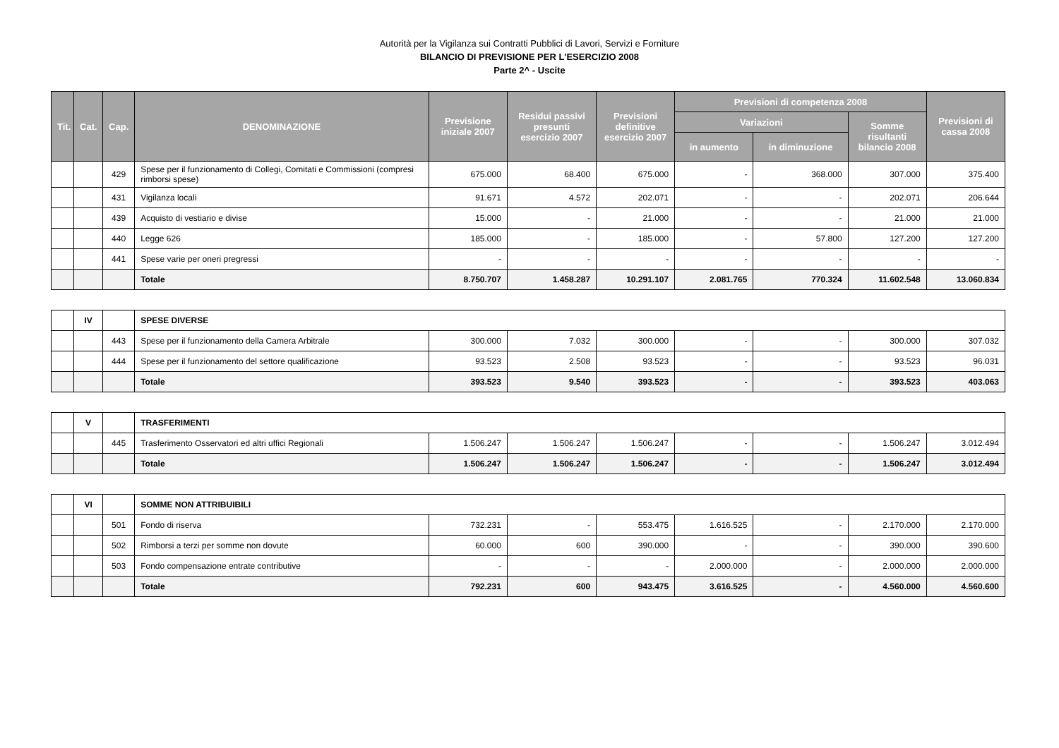Autorità per la Vigilanza sui Contratti Pubblici di Lavori, Servizi e Forniture
BILANCIO DI PREVISIONE PER L'ESERCIZIO 2008
Parte 2^ - Uscite
| Tit. | Cat. | Cap. | DENOMINAZIONE | Previsione iniziale 2007 | Residui passivi presunti esercizio 2007 | Previsioni definitive esercizio 2007 | Previsioni di competenza 2008 | | | Previsioni di cassa 2008 |
| --- | --- | --- | --- | --- | --- | --- | --- | --- | --- | --- |
| | | | | | | | Variazioni | | Somme risultanti bilancio 2008 | |
| | | | | | | | in aumento | in diminuzione | | |
| | | 429 | Spese per il funzionamento di Collegi, Comitati e Commissioni (compresi rimborsi spese) | 675.000 | 68.400 | 675.000 | - | 368.000 | 307.000 | 375.400 |
| | | 431 | Vigilanza locali | 91.671 | 4.572 | 202.071 | - | - | 202.071 | 206.644 |
| | | 439 | Acquisto di vestiario e divise | 15.000 | - | 21.000 | - | - | 21.000 | 21.000 |
| | | 440 | Legge 626 | 185.000 | - | 185.000 | - | 57.800 | 127.200 | 127.200 |
| | | 441 | Spese varie per oneri pregressi | - | - | - | - | - | - | - |
| | | | Totale | 8.750.707 | 1.458.287 | 10.291.107 | 2.081.765 | 770.324 | 11.602.548 | 13.060.834 |
| | IV | | SPESE DIVERSE | | | | | | | |
| | | 443 | Spese per il funzionamento della Camera Arbitrale | 300.000 | 7.032 | 300.000 | - | - | 300.000 | 307.032 |
| | | 444 | Spese per il funzionamento del settore qualificazione | 93.523 | 2.508 | 93.523 | - | - | 93.523 | 96.031 |
| | | | Totale | 393.523 | 9.540 | 393.523 | - | - | 393.523 | 403.063 |
| | V | | TRASFERIMENTI | | | | | | | |
| | | 445 | Trasferimento Osservatori ed altri uffici Regionali | 1.506.247 | 1.506.247 | 1.506.247 | - | - | 1.506.247 | 3.012.494 |
| | | | Totale | 1.506.247 | 1.506.247 | 1.506.247 | - | - | 1.506.247 | 3.012.494 |
| | VI | | SOMME NON ATTRIBUIBILI | | | | | | | |
| | | 501 | Fondo di riserva | 732.231 | - | 553.475 | 1.616.525 | - | 2.170.000 | 2.170.000 |
| | | 502 | Rimborsi a terzi per somme non dovute | 60.000 | 600 | 390.000 | - | - | 390.000 | 390.600 |
| | | 503 | Fondo compensazione entrate contributive | - | - | - | 2.000.000 | - | 2.000.000 | 2.000.000 |
| | | | Totale | 792.231 | 600 | 943.475 | 3.616.525 | - | 4.560.000 | 4.560.600 |